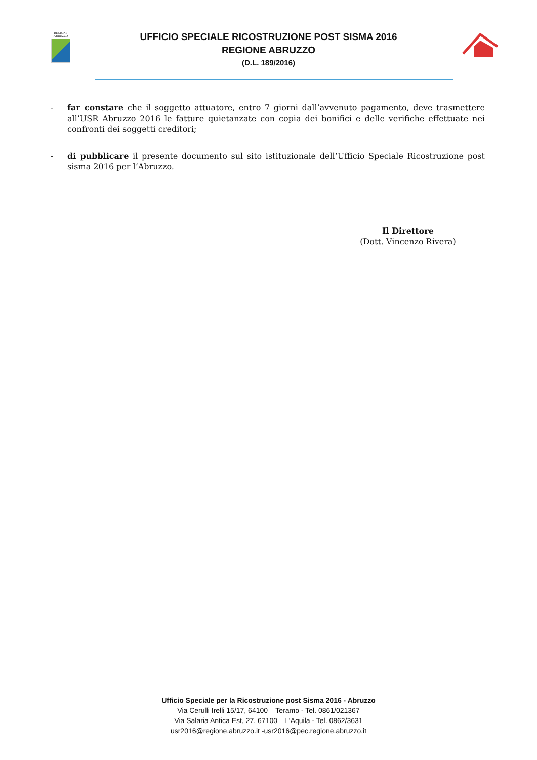REGIONE
ABRUZZO
UFFICIO SPECIALE RICOSTRUZIONE POST SISMA 2016
REGIONE ABRUZZO
(D.L. 189/2016)
- far constare che il soggetto attuatore, entro 7 giorni dall’avvenuto pagamento, deve trasmettere all’USR Abruzzo 2016 le fatture quietanzate con copia dei bonifici e delle verifiche effettuate nei confronti dei soggetti creditori;
- di pubblicare il presente documento sul sito istituzionale dell’Ufficio Speciale Ricostruzione post sisma 2016 per l’Abruzzo.
Il Direttore
(Dott. Vincenzo Rivera)
Ufficio Speciale per la Ricostruzione post Sisma 2016 - Abruzzo
Via Cerulli Irelli 15/17, 64100 – Teramo - Tel. 0861/021367
Via Salaria Antica Est, 27, 67100 – L’Aquila - Tel. 0862/3631
usr2016@regione.abruzzo.it -usr2016@pec.regione.abruzzo.it